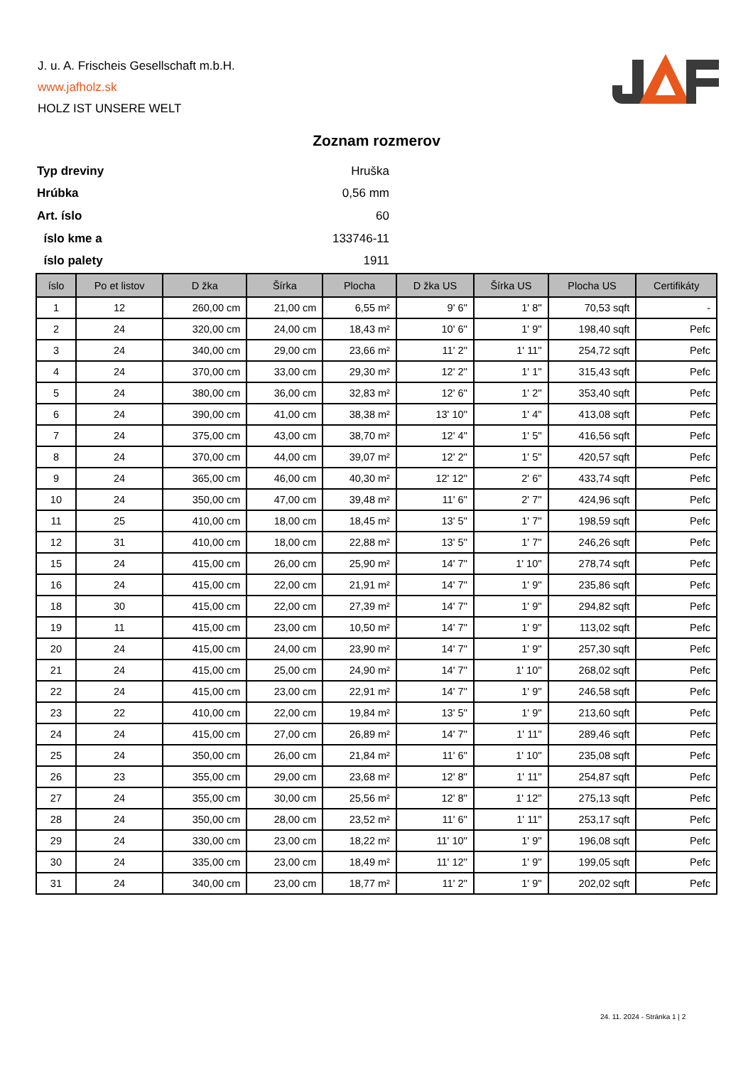J. u. A. Frischeis Gesellschaft m.b.H.
www.jafholz.sk
HOLZ IST UNSERE WELT
Zoznam rozmerov
| Typ dreviny | Hruška |
| Hrúbka | 0,56 mm |
| Art. íslo | 60 |
| íslo kme a | 133746-11 |
| íslo palety | 1911 |
| íslo | Po et listov | D žka | Šírka | Plocha | D žka US | Šírka US | Plocha US | Certifikáty |
| --- | --- | --- | --- | --- | --- | --- | --- | --- |
| 1 | 12 | 260,00 cm | 21,00 cm | 6,55 m² | 9' 6'' | 1' 8'' | 70,53 sqft | - |
| 2 | 24 | 320,00 cm | 24,00 cm | 18,43 m² | 10' 6'' | 1' 9'' | 198,40 sqft | Pefc |
| 3 | 24 | 340,00 cm | 29,00 cm | 23,66 m² | 11' 2'' | 1' 11'' | 254,72 sqft | Pefc |
| 4 | 24 | 370,00 cm | 33,00 cm | 29,30 m² | 12' 2'' | 1' 1'' | 315,43 sqft | Pefc |
| 5 | 24 | 380,00 cm | 36,00 cm | 32,83 m² | 12' 6'' | 1' 2'' | 353,40 sqft | Pefc |
| 6 | 24 | 390,00 cm | 41,00 cm | 38,38 m² | 13' 10'' | 1' 4'' | 413,08 sqft | Pefc |
| 7 | 24 | 375,00 cm | 43,00 cm | 38,70 m² | 12' 4'' | 1' 5'' | 416,56 sqft | Pefc |
| 8 | 24 | 370,00 cm | 44,00 cm | 39,07 m² | 12' 2'' | 1' 5'' | 420,57 sqft | Pefc |
| 9 | 24 | 365,00 cm | 46,00 cm | 40,30 m² | 12' 12'' | 2' 6'' | 433,74 sqft | Pefc |
| 10 | 24 | 350,00 cm | 47,00 cm | 39,48 m² | 11' 6'' | 2' 7'' | 424,96 sqft | Pefc |
| 11 | 25 | 410,00 cm | 18,00 cm | 18,45 m² | 13' 5'' | 1' 7'' | 198,59 sqft | Pefc |
| 12 | 31 | 410,00 cm | 18,00 cm | 22,88 m² | 13' 5'' | 1' 7'' | 246,26 sqft | Pefc |
| 15 | 24 | 415,00 cm | 26,00 cm | 25,90 m² | 14' 7'' | 1' 10'' | 278,74 sqft | Pefc |
| 16 | 24 | 415,00 cm | 22,00 cm | 21,91 m² | 14' 7'' | 1' 9'' | 235,86 sqft | Pefc |
| 18 | 30 | 415,00 cm | 22,00 cm | 27,39 m² | 14' 7'' | 1' 9'' | 294,82 sqft | Pefc |
| 19 | 11 | 415,00 cm | 23,00 cm | 10,50 m² | 14' 7'' | 1' 9'' | 113,02 sqft | Pefc |
| 20 | 24 | 415,00 cm | 24,00 cm | 23,90 m² | 14' 7'' | 1' 9'' | 257,30 sqft | Pefc |
| 21 | 24 | 415,00 cm | 25,00 cm | 24,90 m² | 14' 7'' | 1' 10'' | 268,02 sqft | Pefc |
| 22 | 24 | 415,00 cm | 23,00 cm | 22,91 m² | 14' 7'' | 1' 9'' | 246,58 sqft | Pefc |
| 23 | 22 | 410,00 cm | 22,00 cm | 19,84 m² | 13' 5'' | 1' 9'' | 213,60 sqft | Pefc |
| 24 | 24 | 415,00 cm | 27,00 cm | 26,89 m² | 14' 7'' | 1' 11'' | 289,46 sqft | Pefc |
| 25 | 24 | 350,00 cm | 26,00 cm | 21,84 m² | 11' 6'' | 1' 10'' | 235,08 sqft | Pefc |
| 26 | 23 | 355,00 cm | 29,00 cm | 23,68 m² | 12' 8'' | 1' 11'' | 254,87 sqft | Pefc |
| 27 | 24 | 355,00 cm | 30,00 cm | 25,56 m² | 12' 8'' | 1' 12'' | 275,13 sqft | Pefc |
| 28 | 24 | 350,00 cm | 28,00 cm | 23,52 m² | 11' 6'' | 1' 11'' | 253,17 sqft | Pefc |
| 29 | 24 | 330,00 cm | 23,00 cm | 18,22 m² | 11' 10'' | 1' 9'' | 196,08 sqft | Pefc |
| 30 | 24 | 335,00 cm | 23,00 cm | 18,49 m² | 11' 12'' | 1' 9'' | 199,05 sqft | Pefc |
| 31 | 24 | 340,00 cm | 23,00 cm | 18,77 m² | 11' 2'' | 1' 9'' | 202,02 sqft | Pefc |
24. 11. 2024 - Stránka 1 | 2